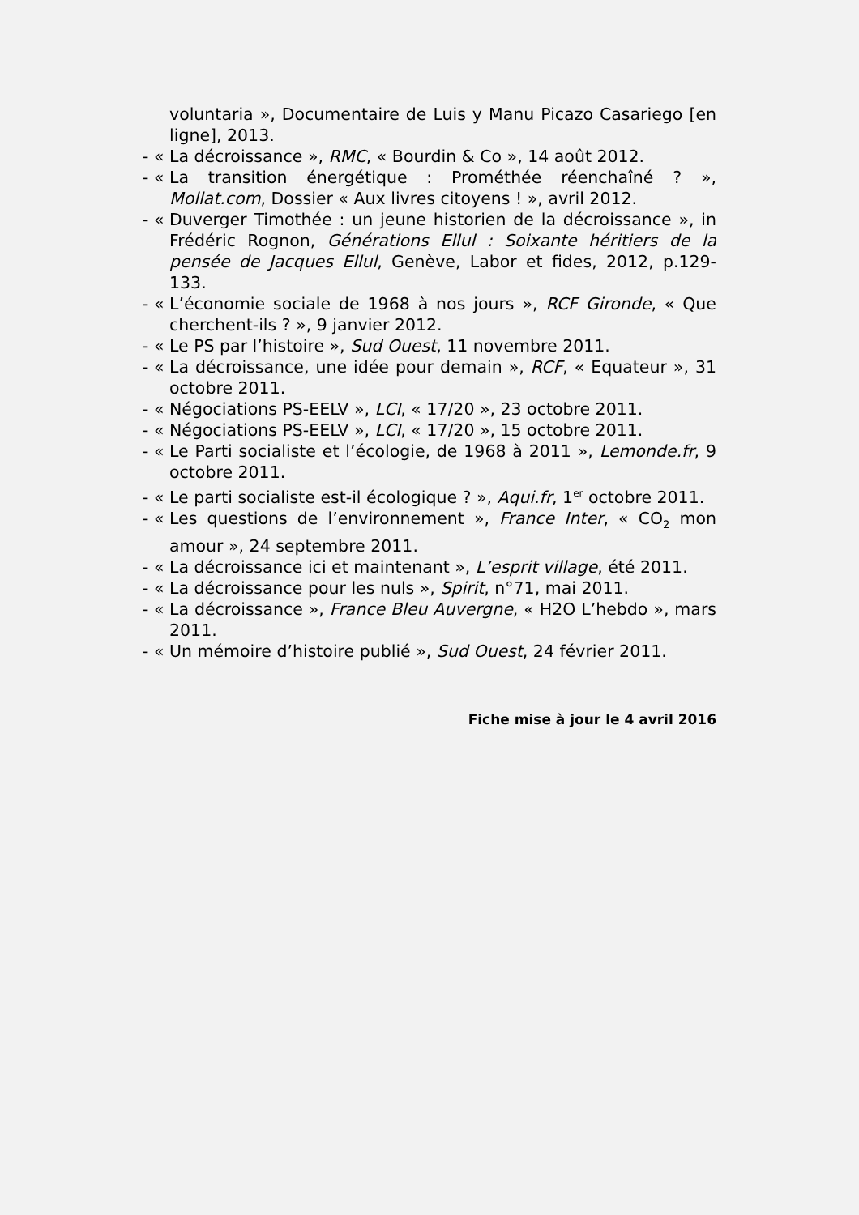voluntaria », Documentaire de Luis y Manu Picazo Casariego [en ligne], 2013.
- « La décroissance », RMC, « Bourdin & Co », 14 août 2012.
- « La transition énergétique : Prométhée réenchaîné ? », Mollat.com, Dossier « Aux livres citoyens ! », avril 2012.
- « Duverger Timothée : un jeune historien de la décroissance », in Frédéric Rognon, Générations Ellul : Soixante héritiers de la pensée de Jacques Ellul, Genève, Labor et fides, 2012, p.129-133.
- « L’économie sociale de 1968 à nos jours », RCF Gironde, « Que cherchent-ils ? », 9 janvier 2012.
- « Le PS par l’histoire », Sud Ouest, 11 novembre 2011.
- « La décroissance, une idée pour demain », RCF, « Equateur », 31 octobre 2011.
- « Négociations PS-EELV », LCI, « 17/20 », 23 octobre 2011.
- « Négociations PS-EELV », LCI, « 17/20 », 15 octobre 2011.
- « Le Parti socialiste et l’écologie, de 1968 à 2011 », Lemonde.fr, 9 octobre 2011.
- « Le parti socialiste est-il écologique ? », Aqui.fr, 1<sup>er</sup> octobre 2011.
- « Les questions de l’environnement », France Inter, « CO<sub>2</sub> mon amour », 24 septembre 2011.
- « La décroissance ici et maintenant », L’esprit village, été 2011.
- « La décroissance pour les nuls », Spirit, n°71, mai 2011.
- « La décroissance », France Bleu Auvergne, « H2O L’hebdo », mars 2011.
- « Un mémoire d’histoire publié », Sud Ouest, 24 février 2011.
Fiche mise à jour le 4 avril 2016